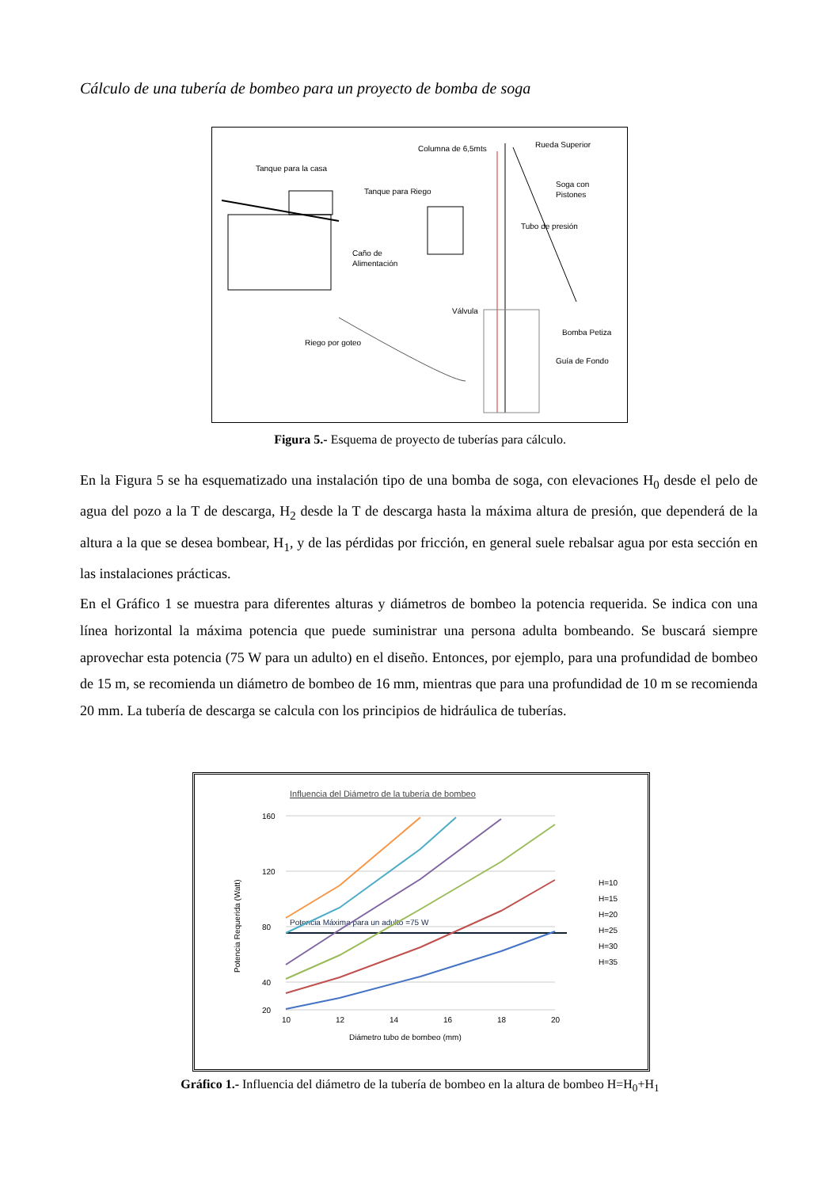Cálculo de una tubería de bombeo para un proyecto de bomba de soga
Columna de 6,5mts
Rueda Superior
Tanque para la casa
Tanque para Riego
Soga con
Pistones
Tubo de presión
Caño de
Alimentación
Válvula
Riego por goteo
Bomba Petiza
Guía de Fondo
Figura 5.- Esquema de proyecto de tuberías para cálculo.
En la Figura 5 se ha esquematizado una instalación tipo de una bomba de soga, con elevaciones H<sub>0</sub> desde el pelo de agua del pozo a la T de descarga, H<sub>2</sub> desde la T de descarga hasta la máxima altura de presión, que dependerá de la altura a la que se desea bombear, H<sub>1</sub>, y de las pérdidas por fricción, en general suele rebalsar agua por esta sección en las instalaciones prácticas.
En el Gráfico 1 se muestra para diferentes alturas y diámetros de bombeo la potencia requerida. Se indica con una línea horizontal la máxima potencia que puede suministrar una persona adulta bombeando. Se buscará siempre aprovechar esta potencia (75 W para un adulto) en el diseño. Entonces, por ejemplo, para una profundidad de bombeo de 15 m, se recomienda un diámetro de bombeo de 16 mm, mientras que para una profundidad de 10 m se recomienda 20 mm. La tubería de descarga se calcula con los principios de hidráulica de tuberías.
Influencia del Diámetro de la tubería de bombeo
160
120
80
40
20
10
12
14
16
18
20
Diámetro tubo de bombeo (mm)
Potencia Requerida (Watt)
Potencia Máxima para un adulto =75 W
H=10
H=15
H=20
H=25
H=30
H=35
Gráfico 1.- Influencia del diámetro de la tubería de bombeo en la altura de bombeo H=H<sub>0</sub>+H<sub>1</sub>